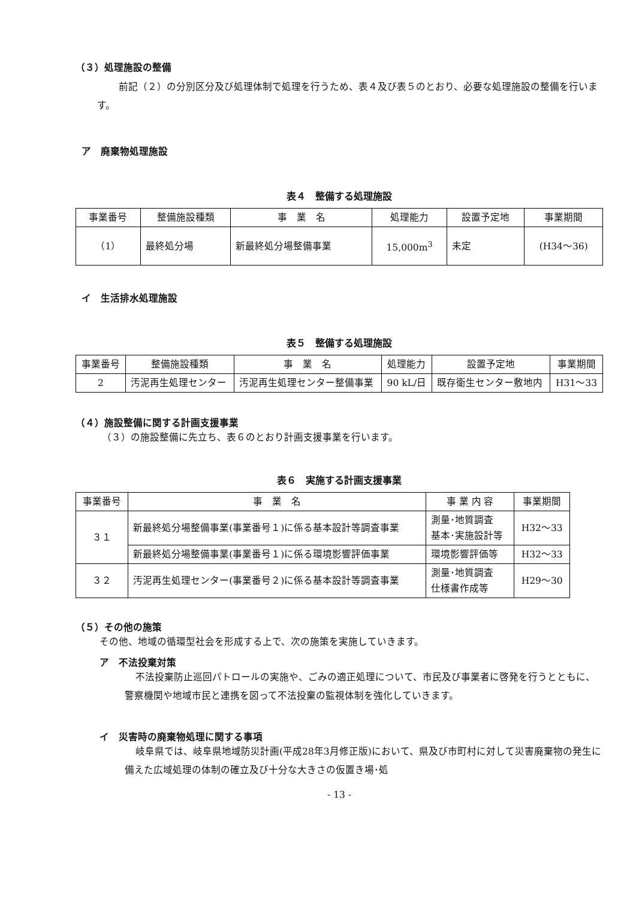（３）処理施設の整備
前記（２）の分別区分及び処理体制で処理を行うため、表４及び表５のとおり、必要な処理施設の整備を行います。
ア　廃棄物処理施設
表４　整備する処理施設
| 事業番号 | 整備施設種類 | 事 業 名 | 処理能力 | 設置予定地 | 事業期間 |
| --- | --- | --- | --- | --- | --- |
| （1） | 最終処分場 | 新最終処分場整備事業 | 15,000m<sup>3</sup> | 未定 | (H34～36) |
イ　生活排水処理施設
表５　整備する処理施設
| 事業番号 | 整備施設種類 | 事 業 名 | 処理能力 | 設置予定地 | 事業期間 |
| --- | --- | --- | --- | --- | --- |
| 2 | 汚泥再生処理センター | 汚泥再生処理センター整備事業 | 90 kL/日 | 既存衛生センター敷地内 | H31～33 |
（４）施設整備に関する計画支援事業
（３）の施設整備に先立ち、表６のとおり計画支援事業を行います。
表６　実施する計画支援事業
| 事業番号 | 事 業 名 | 事 業 内 容 | 事業期間 |
| --- | --- | --- | --- |
| ３１ | 新最終処分場整備事業(事業番号１)に係る基本設計等調査事業 | 測量･地質調査 基本･実施設計等 | H32～33 |
| | 新最終処分場整備事業(事業番号１)に係る環境影響評価事業 | 環境影響評価等 | H32～33 |
| ３２ | 汚泥再生処理センター(事業番号２)に係る基本設計等調査事業 | 測量･地質調査 仕様書作成等 | H29～30 |
（５）その他の施策
その他、地域の循環型社会を形成する上で、次の施策を実施していきます。
ア　不法投棄対策
不法投棄防止巡回パトロールの実施や、ごみの適正処理について、市民及び事業者に啓発を行うとともに、警察機関や地域市民と連携を図って不法投棄の監視体制を強化していきます。
イ　災害時の廃棄物処理に関する事項
岐阜県では、岐阜県地域防災計画(平成28年3月修正版)において、県及び市町村に対して災害廃棄物の発生に備えた広域処理の体制の確立及び十分な大きさの仮置き場･処
- 13 -